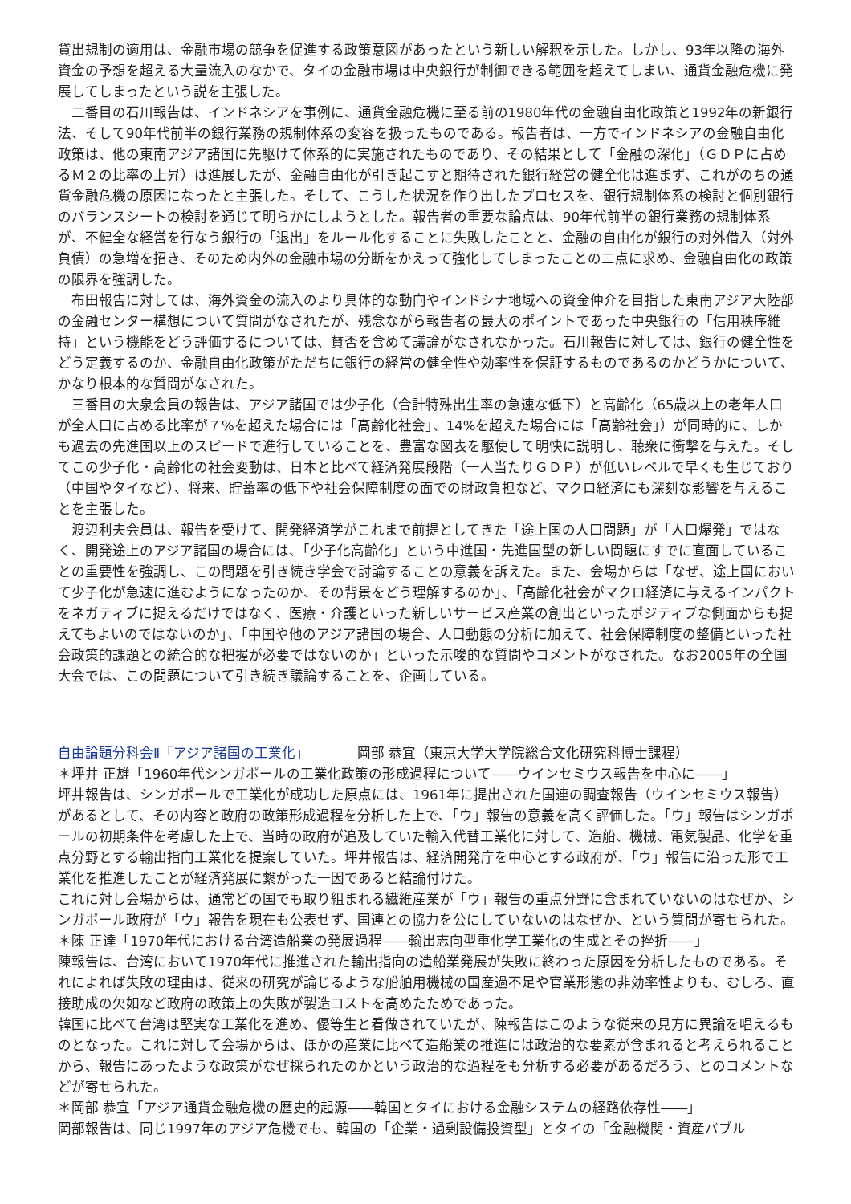貸出規制の適用は、金融市場の競争を促進する政策意図があったという新しい解釈を示した。しかし、93年以降の海外資金の予想を超える大量流入のなかで、タイの金融市場は中央銀行が制御できる範囲を超えてしまい、通貨金融危機に発展してしまったという説を主張した。
二番目の石川報告は、インドネシアを事例に、通貨金融危機に至る前の1980年代の金融自由化政策と1992年の新銀行法、そして90年代前半の銀行業務の規制体系の変容を扱ったものである。報告者は、一方でインドネシアの金融自由化政策は、他の東南アジア諸国に先駆けて体系的に実施されたものであり、その結果として「金融の深化」（ＧＤＰに占めるＭ２の比率の上昇）は進展したが、金融自由化が引き起こすと期待された銀行経営の健全化は進まず、これがのちの通貨金融危機の原因になったと主張した。そして、こうした状況を作り出したプロセスを、銀行規制体系の検討と個別銀行のバランスシートの検討を通じて明らかにしようとした。報告者の重要な論点は、90年代前半の銀行業務の規制体系が、不健全な経営を行なう銀行の「退出」をルール化することに失敗したことと、金融の自由化が銀行の対外借入（対外負債）の急増を招き、そのため内外の金融市場の分断をかえって強化してしまったことの二点に求め、金融自由化の政策の限界を強調した。
布田報告に対しては、海外資金の流入のより具体的な動向やインドシナ地域への資金仲介を目指した東南アジア大陸部の金融センター構想について質問がなされたが、残念ながら報告者の最大のポイントであった中央銀行の「信用秩序維持」という機能をどう評価するについては、賛否を含めて議論がなされなかった。石川報告に対しては、銀行の健全性をどう定義するのか、金融自由化政策がただちに銀行の経営の健全性や効率性を保証するものであるのかどうかについて、かなり根本的な質問がなされた。
三番目の大泉会員の報告は、アジア諸国では少子化（合計特殊出生率の急速な低下）と高齢化（65歳以上の老年人口が全人口に占める比率が７%を超えた場合には「高齢化社会」、14%を超えた場合には「高齢社会」）が同時的に、しかも過去の先進国以上のスピードで進行していることを、豊富な図表を駆使して明快に説明し、聴衆に衝撃を与えた。そしてこの少子化・高齢化の社会変動は、日本と比べて経済発展段階（一人当たりＧＤＰ）が低いレベルで早くも生じており（中国やタイなど）、将来、貯蓄率の低下や社会保障制度の面での財政負担など、マクロ経済にも深刻な影響を与えることを主張した。
渡辺利夫会員は、報告を受けて、開発経済学がこれまで前提としてきた「途上国の人口問題」が「人口爆発」ではなく、開発途上のアジア諸国の場合には、「少子化高齢化」という中進国・先進国型の新しい問題にすでに直面していることの重要性を強調し、この問題を引き続き学会で討論することの意義を訴えた。また、会場からは「なぜ、途上国において少子化が急速に進むようになったのか、その背景をどう理解するのか」、「高齢化社会がマクロ経済に与えるインパクトをネガティブに捉えるだけではなく、医療・介護といった新しいサービス産業の創出といったポジティブな側面からも捉えてもよいのではないのか」、「中国や他のアジア諸国の場合、人口動態の分析に加えて、社会保障制度の整備といった社会政策的課題との統合的な把握が必要ではないのか」といった示唆的な質問やコメントがなされた。なお2005年の全国大会では、この問題について引き続き議論することを、企画している。
自由論題分科会Ⅱ「アジア諸国の工業化」　　　　岡部 恭宜（東京大学大学院総合文化研究科博士課程）
＊坪井 正雄「1960年代シンガポールの工業化政策の形成過程について――ウインセミウス報告を中心に――」
坪井報告は、シンガポールで工業化が成功した原点には、1961年に提出された国連の調査報告（ウインセミウス報告）があるとして、その内容と政府の政策形成過程を分析した上で、「ウ」報告の意義を高く評価した。「ウ」報告はシンガポールの初期条件を考慮した上で、当時の政府が追及していた輸入代替工業化に対して、造船、機械、電気製品、化学を重点分野とする輸出指向工業化を提案していた。坪井報告は、経済開発庁を中心とする政府が、「ウ」報告に沿った形で工業化を推進したことが経済発展に繋がった一因であると結論付けた。
これに対し会場からは、通常どの国でも取り組まれる繊維産業が「ウ」報告の重点分野に含まれていないのはなぜか、シンガポール政府が「ウ」報告を現在も公表せず、国連との協力を公にしていないのはなぜか、という質問が寄せられた。
＊陳 正達「1970年代における台湾造船業の発展過程――輸出志向型重化学工業化の生成とその挫折――」
陳報告は、台湾において1970年代に推進された輸出指向の造船業発展が失敗に終わった原因を分析したものである。それによれば失敗の理由は、従来の研究が論じるような船舶用機械の国産過不足や官業形態の非効率性よりも、むしろ、直接助成の欠如など政府の政策上の失敗が製造コストを高めたためであった。
韓国に比べて台湾は堅実な工業化を進め、優等生と看做されていたが、陳報告はこのような従来の見方に異論を唱えるものとなった。これに対して会場からは、ほかの産業に比べて造船業の推進には政治的な要素が含まれると考えられることから、報告にあったような政策がなぜ採られたのかという政治的な過程をも分析する必要があるだろう、とのコメントなどが寄せられた。
＊岡部 恭宜「アジア通貨金融危機の歴史的起源――韓国とタイにおける金融システムの経路依存性――」
岡部報告は、同じ1997年のアジア危機でも、韓国の「企業・過剰設備投資型」とタイの「金融機関・資産バブル